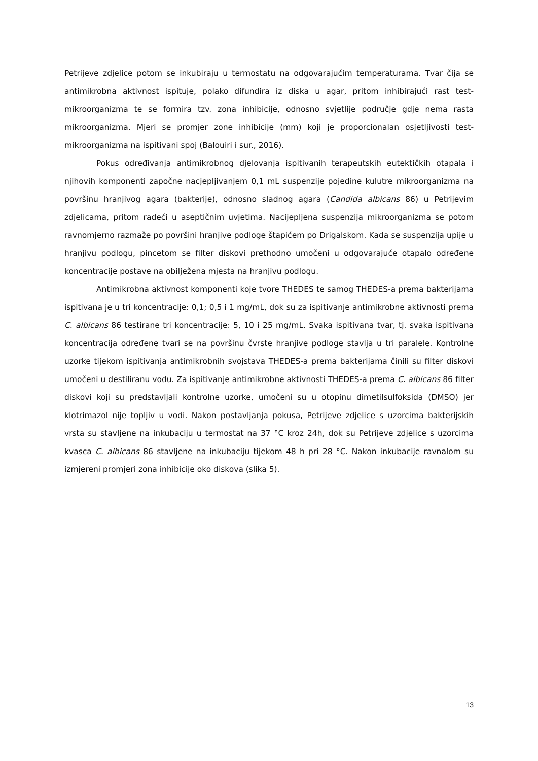Petrijeve zdjelice potom se inkubiraju u termostatu na odgovarajućim temperaturama. Tvar čija se antimikrobna aktivnost ispituje, polako difundira iz diska u agar, pritom inhibirajući rast test-mikroorganizma te se formira tzv. zona inhibicije, odnosno svjetlije područje gdje nema rasta mikroorganizma. Mjeri se promjer zone inhibicije (mm) koji je proporcionalan osjetljivosti test-mikroorganizma na ispitivani spoj (Balouiri i sur., 2016).
Pokus određivanja antimikrobnog djelovanja ispitivanih terapeutskih eutektičkih otapala i njihovih komponenti započne nacjepljivanjem 0,1 mL suspenzije pojedine kulutre mikroorganizma na površinu hranjivog agara (bakterije), odnosno sladnog agara (Candida albicans 86) u Petrijevim zdjelicama, pritom radeći u aseptičnim uvjetima. Nacijepljena suspenzija mikroorganizma se potom ravnomjerno razmaže po površini hranjive podloge štapićem po Drigalskom. Kada se suspenzija upije u hranjivu podlogu, pincetom se filter diskovi prethodno umočeni u odgovarajuće otapalo određene koncentracije postave na obilježena mjesta na hranjivu podlogu.
Antimikrobna aktivnost komponenti koje tvore THEDES te samog THEDES-a prema bakterijama ispitivana je u tri koncentracije: 0,1; 0,5 i 1 mg/mL, dok su za ispitivanje antimikrobne aktivnosti prema C. albicans 86 testirane tri koncentracije: 5, 10 i 25 mg/mL. Svaka ispitivana tvar, tj. svaka ispitivana koncentracija određene tvari se na površinu čvrste hranjive podloge stavlja u tri paralele. Kontrolne uzorke tijekom ispitivanja antimikrobnih svojstava THEDES-a prema bakterijama činili su filter diskovi umočeni u destiliranu vodu. Za ispitivanje antimikrobne aktivnosti THEDES-a prema C. albicans 86 filter diskovi koji su predstavljali kontrolne uzorke, umočeni su u otopinu dimetilsulfoksida (DMSO) jer klotrimazol nije topljiv u vodi. Nakon postavljanja pokusa, Petrijeve zdjelice s uzorcima bakterijskih vrsta su stavljene na inkubaciju u termostat na 37 °C kroz 24h, dok su Petrijeve zdjelice s uzorcima kvasca C. albicans 86 stavljene na inkubaciju tijekom 48 h pri 28 °C. Nakon inkubacije ravnalom su izmjereni promjeri zona inhibicije oko diskova (slika 5).
13